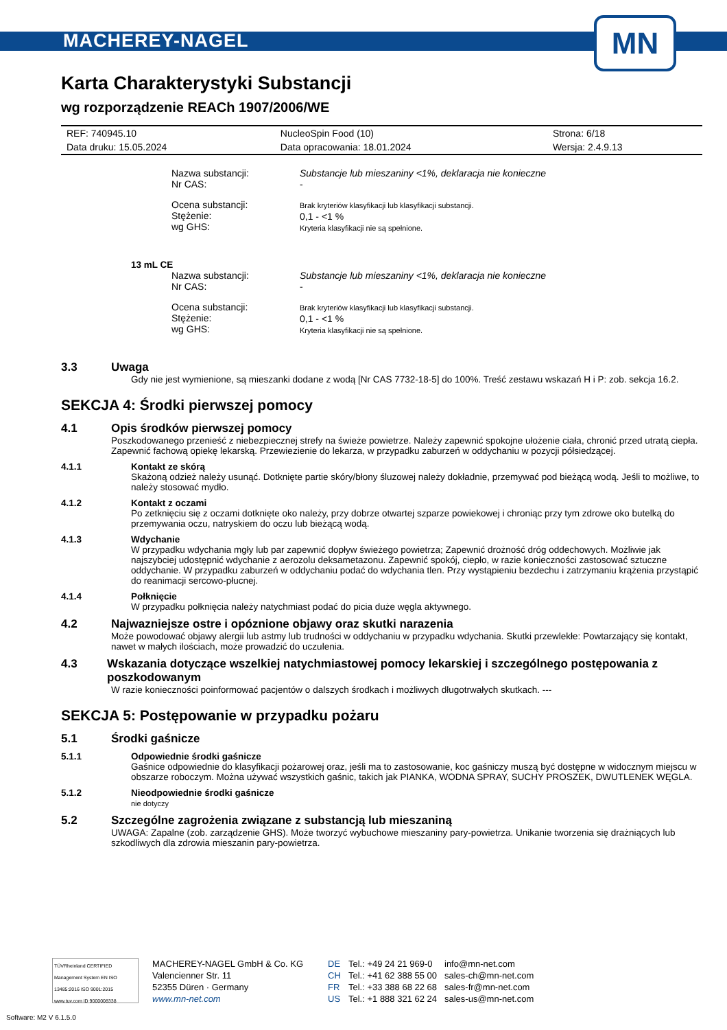MACHEREY-NAGEL
MN
Karta Charakterystyki Substancji
wg rozporządzenie REACh 1907/2006/WE
| REF: 740945.10 | NucleoSpin Food (10) | Strona: 6/18 |
| Data druku: 15.05.2024 | Data opracowania: 18.01.2024 | Wersja: 2.4.9.13 |
Nazwa substancji:
Nr CAS:
Substancje lub mieszaniny <1%, deklaracja nie konieczne
-
Ocena substancji:
Stężenie:
wg GHS:
Brak kryteriów klasyfikacji lub klasyfikacji substancji.
0,1 - <1 %
Kryteria klasyfikacji nie są spełnione.
13 mL CE
Nazwa substancji:
Nr CAS:
Substancje lub mieszaniny <1%, deklaracja nie konieczne
-
Ocena substancji:
Stężenie:
wg GHS:
Brak kryteriów klasyfikacji lub klasyfikacji substancji.
0,1 - <1 %
Kryteria klasyfikacji nie są spełnione.
3.3 Uwaga
Gdy nie jest wymienione, są mieszanki dodane z wodą [Nr CAS 7732-18-5] do 100%. Treść zestawu wskazań H i P: zob. sekcja 16.2.
SEKCJA 4: Środki pierwszej pomocy
4.1 Opis środków pierwszej pomocy
Poszkodowanego przenieść z niebezpiecznej strefy na świeże powietrze. Należy zapewnić spokojne ułożenie ciała, chronić przed utratą ciepła. Zapewnić fachową opiekę lekarską. Przewiezienie do lekarza, w przypadku zaburzeń w oddychaniu w pozycji półsiedzącej.
4.1.1 Kontakt ze skórą
Skażoną odzież należy usunąć. Dotknięte partie skóry/błony śluzowej należy dokładnie, przemywać pod bieżącą wodą. Jeśli to możliwe, to należy stosować mydło.
4.1.2 Kontakt z oczami
Po zetknięciu się z oczami dotknięte oko należy, przy dobrze otwartej szparze powiekowej i chroniąc przy tym zdrowe oko butelką do przemywania oczu, natryskiem do oczu lub bieżącą wodą.
4.1.3 Wdychanie
W przypadku wdychania mgły lub par zapewnić dopływ świeżego powietrza; Zapewnić drożność dróg oddechowych. Możliwie jak najszybciej udostępnić wdychanie z aerozolu deksametazonu. Zapewnić spokój, ciepło, w razie konieczności zastosować sztuczne oddychanie. W przypadku zaburzeń w oddychaniu podać do wdychania tlen. Przy wystąpieniu bezdechu i zatrzymaniu krążenia przystąpić do reanimacji sercowo-płucnej.
4.1.4 Połknięcie
W przypadku połknięcia należy natychmiast podać do picia duże węgla aktywnego.
4.2 Najwazniejsze ostre i opóznione objawy oraz skutki narazenia
Może powodować objawy alergii lub astmy lub trudności w oddychaniu w przypadku wdychania. Skutki przewlekłe: Powtarzający się kontakt, nawet w małych ilościach, może prowadzić do uczulenia.
4.3 Wskazania dotyczące wszelkiej natychmiastowej pomocy lekarskiej i szczególnego postępowania z poszkodowanym
W razie konieczności poinformować pacjentów o dalszych środkach i możliwych długotrwałych skutkach. ---
SEKCJA 5: Postępowanie w przypadku pożaru
5.1 Środki gaśnicze
5.1.1 Odpowiednie środki gaśnicze
Gaśnice odpowiednie do klasyfikacji pożarowej oraz, jeśli ma to zastosowanie, koc gaśniczy muszą być dostępne w widocznym miejscu w obszarze roboczym. Można używać wszystkich gaśnic, takich jak PIANKA, WODNA SPRAY, SUCHY PROSZEK, DWUTLENEK WĘGLA.
5.1.2 Nieodpowiednie środki gaśnicze
nie dotyczy
5.2 Szczególne zagrożenia związane z substancją lub mieszaniną
UWAGA: Zapalne (zob. zarządzenie GHS). Może tworzyć wybuchowe mieszaniny pary-powietrza. Unikanie tworzenia się drażniących lub szkodliwych dla zdrowia mieszanin pary-powietrza.
TÜVRheinland CERTIFIED
Management System EN ISO 13485:2016 ISO 9001:2015
www.tuv.com ID 9000008338
MACHEREY-NAGEL GmbH & Co. KG
Valencienner Str. 11
52355 Düren · Germany
www.mn-net.com
DE
CH
FR
US
Tel.: +49 24 21 969-0
Tel.: +41 62 388 55 00
Tel.: +33 388 68 22 68
Tel.: +1 888 321 62 24
info@mn-net.com
sales-ch@mn-net.com
sales-fr@mn-net.com
sales-us@mn-net.com
Software: M2 V 6.1.5.0